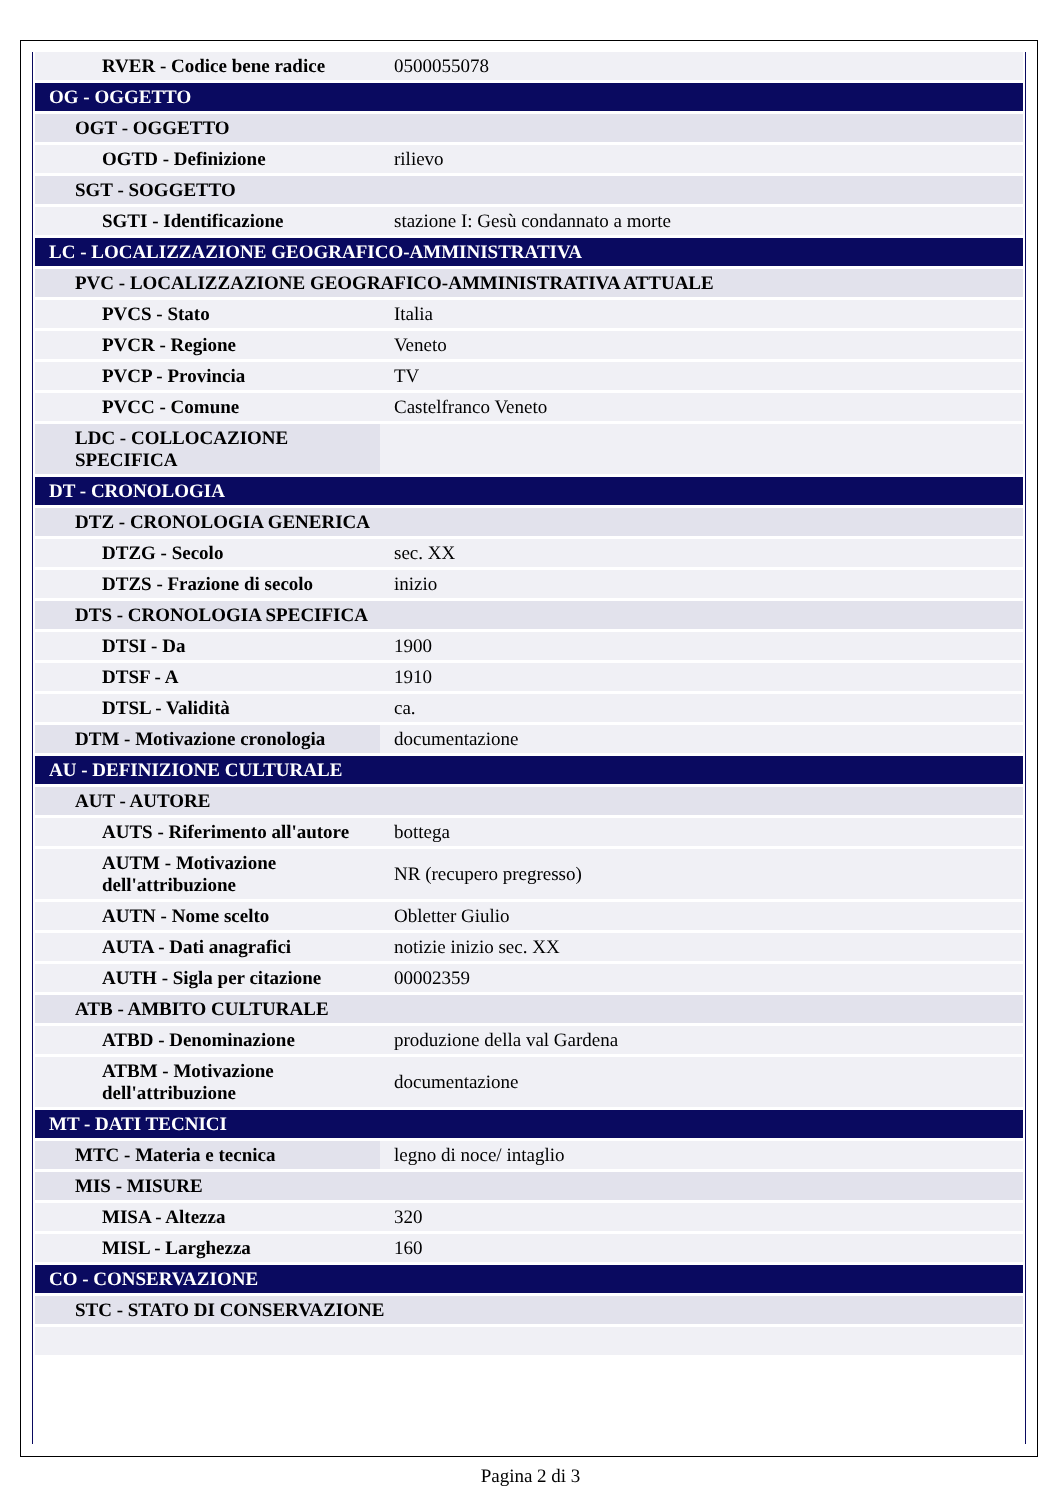| RVER - Codice bene radice | 0500055078 |
| OG - OGGETTO | |
| OGT - OGGETTO | |
| OGTD - Definizione | rilievo |
| SGT - SOGGETTO | |
| SGTI - Identificazione | stazione I: Gesù condannato a morte |
| LC - LOCALIZZAZIONE GEOGRAFICO-AMMINISTRATIVA | |
| PVC - LOCALIZZAZIONE GEOGRAFICO-AMMINISTRATIVA ATTUALE | |
| PVCS - Stato | Italia |
| PVCR - Regione | Veneto |
| PVCP - Provincia | TV |
| PVCC - Comune | Castelfranco Veneto |
| LDC - COLLOCAZIONE SPECIFICA | |
| DT - CRONOLOGIA | |
| DTZ - CRONOLOGIA GENERICA | |
| DTZG - Secolo | sec. XX |
| DTZS - Frazione di secolo | inizio |
| DTS - CRONOLOGIA SPECIFICA | |
| DTSI - Da | 1900 |
| DTSF - A | 1910 |
| DTSL - Validità | ca. |
| DTM - Motivazione cronologia | documentazione |
| AU - DEFINIZIONE CULTURALE | |
| AUT - AUTORE | |
| AUTS - Riferimento all'autore | bottega |
| AUTM - Motivazione dell'attribuzione | NR (recupero pregresso) |
| AUTN - Nome scelto | Obletter Giulio |
| AUTA - Dati anagrafici | notizie inizio sec. XX |
| AUTH - Sigla per citazione | 00002359 |
| ATB - AMBITO CULTURALE | |
| ATBD - Denominazione | produzione della val Gardena |
| ATBM - Motivazione dell'attribuzione | documentazione |
| MT - DATI TECNICI | |
| MTC - Materia e tecnica | legno di noce/ intaglio |
| MIS - MISURE | |
| MISA - Altezza | 320 |
| MISL - Larghezza | 160 |
| CO - CONSERVAZIONE | |
| STC - STATO DI CONSERVAZIONE | |
Pagina 2 di 3